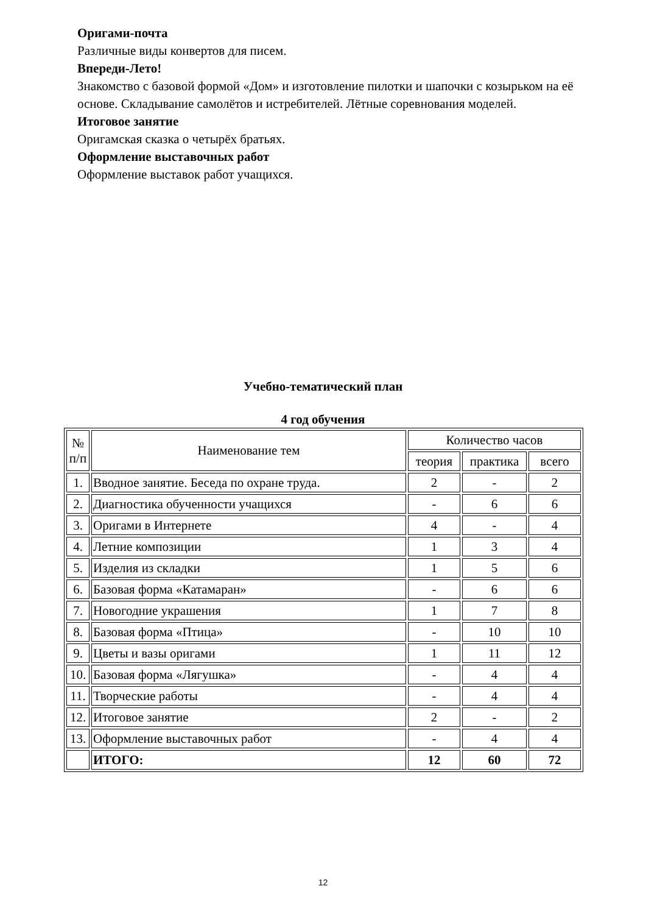Оригами-почта
Различные виды конвертов для писем.
Впереди-Лето!
Знакомство с базовой формой «Дом» и изготовление пилотки и шапочки с козырьком на её основе. Складывание самолётов и истребителей. Лётные соревнования моделей.
Итоговое занятие
Оригамская сказка о четырёх братьях.
Оформление выставочных работ
Оформление выставок работ учащихся.
Учебно-тематический план
4 год обучения
| № п/п | Наименование тем | Количество часов | | |
| --- | --- | --- | --- | --- |
| | | теория | практика | всего |
| 1. | Вводное занятие. Беседа по охране труда. | 2 | - | 2 |
| 2. | Диагностика обученности учащихся | - | 6 | 6 |
| 3. | Оригами в Интернете | 4 | - | 4 |
| 4. | Летние композиции | 1 | 3 | 4 |
| 5. | Изделия из складки | 1 | 5 | 6 |
| 6. | Базовая форма «Катамаран» | - | 6 | 6 |
| 7. | Новогодние украшения | 1 | 7 | 8 |
| 8. | Базовая форма «Птица» | - | 10 | 10 |
| 9. | Цветы и вазы оригами | 1 | 11 | 12 |
| 10. | Базовая форма «Лягушка» | - | 4 | 4 |
| 11. | Творческие работы | - | 4 | 4 |
| 12. | Итоговое занятие | 2 | - | 2 |
| 13. | Оформление выставочных работ | - | 4 | 4 |
| | ИТОГО: | 12 | 60 | 72 |
12